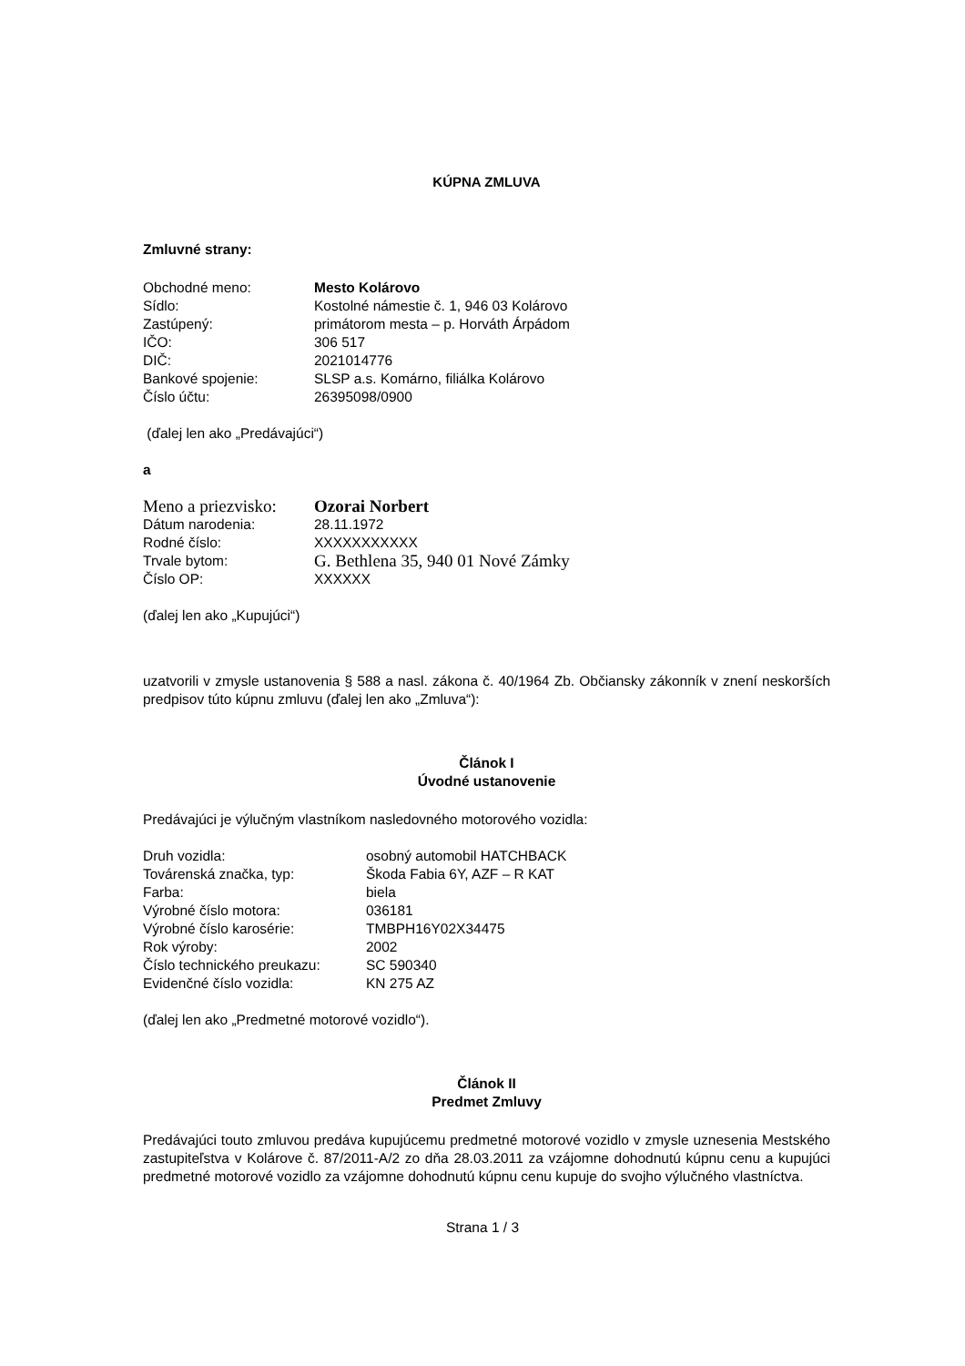KÚPNA ZMLUVA
Zmluvné strany:
| Obchodné meno: | Mesto Kolárovo |
| Sídlo: | Kostolné námestie č. 1, 946 03 Kolárovo |
| Zastúpený: | primátorom mesta – p. Horváth Árpádom |
| IČO: | 306 517 |
| DIČ: | 2021014776 |
| Bankové spojenie: | SLSP a.s. Komárno, filiálka Kolárovo |
| Číslo účtu: | 26395098/0900 |
(ďalej len ako „Predávajúci“)
a
| Meno a priezvisko: | Ozorai Norbert |
| Dátum narodenia: | 28.11.1972 |
| Rodné číslo: | XXXXXXXXXXX |
| Trvale bytom: | G. Bethlena 35, 940 01 Nové Zámky |
| Číslo OP: | XXXXXX |
(ďalej len ako „Kupujúci“)
uzatvorili v zmysle ustanovenia § 588 a nasl. zákona č. 40/1964 Zb. Občiansky zákonník v znení neskorších predpisov túto kúpnu zmluvu (ďalej len ako „Zmluva“):
Článok I
Úvodné ustanovenie
Predávajúci je výlučným vlastníkom nasledovného motorového vozidla:
| Druh vozidla: | osobný automobil HATCHBACK |
| Továrenská značka, typ: | Škoda Fabia 6Y, AZF – R KAT |
| Farba: | biela |
| Výrobné číslo motora: | 036181 |
| Výrobné číslo karosérie: | TMBPH16Y02X34475 |
| Rok výroby: | 2002 |
| Číslo technického preukazu: | SC 590340 |
| Evidenčné číslo vozidla: | KN 275 AZ |
(ďalej len ako „Predmetné motorové vozidlo“).
Článok II
Predmet Zmluvy
Predávajúci touto zmluvou predáva kupujúcemu predmetné motorové vozidlo v zmysle uznesenia Mestského zastupiteľstva v Kolárove č. 87/2011-A/2 zo dňa 28.03.2011 za vzájomne dohodnutú kúpnu cenu a kupujúci predmetné motorové vozidlo za vzájomne dohodnutú kúpnu cenu kupuje do svojho výlučného vlastníctva.
Strana 1 / 3